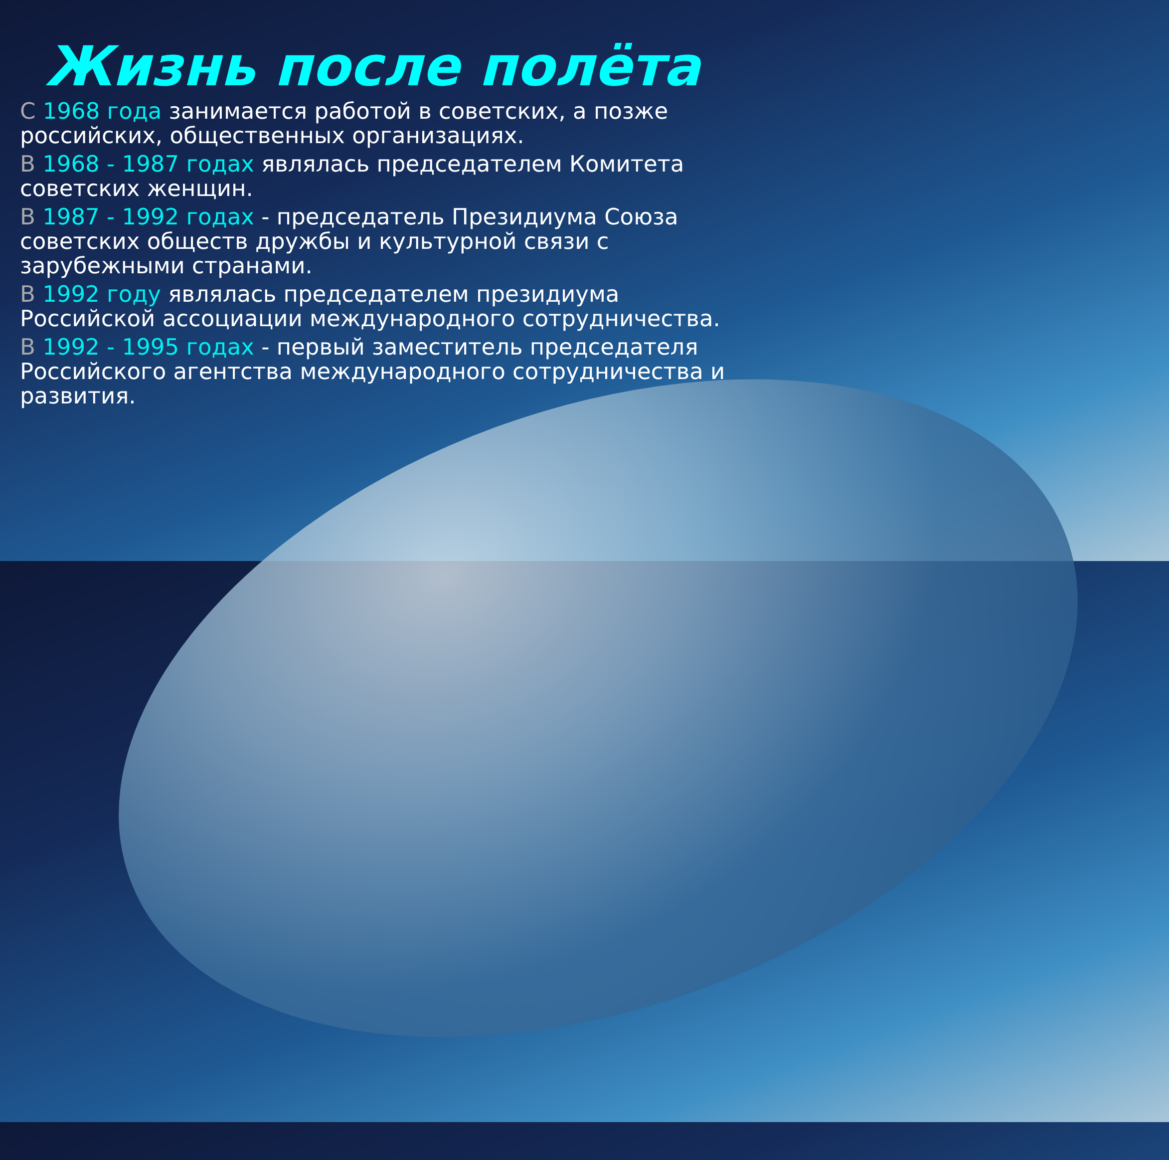Жизнь после полёта
С 1968 года занимается работой в советских, а позже российских, общественных организациях.
В 1968 - 1987 годах являлась председателем Комитета советских женщин.
В 1987 - 1992 годах - председатель Президиума Союза советских обществ дружбы и культурной связи с зарубежными странами.
В 1992 году являлась председателем президиума Российской ассоциации международного сотрудничества.
В 1992 - 1995 годах - первый заместитель председателя Российского агентства международного сотрудничества и развития.